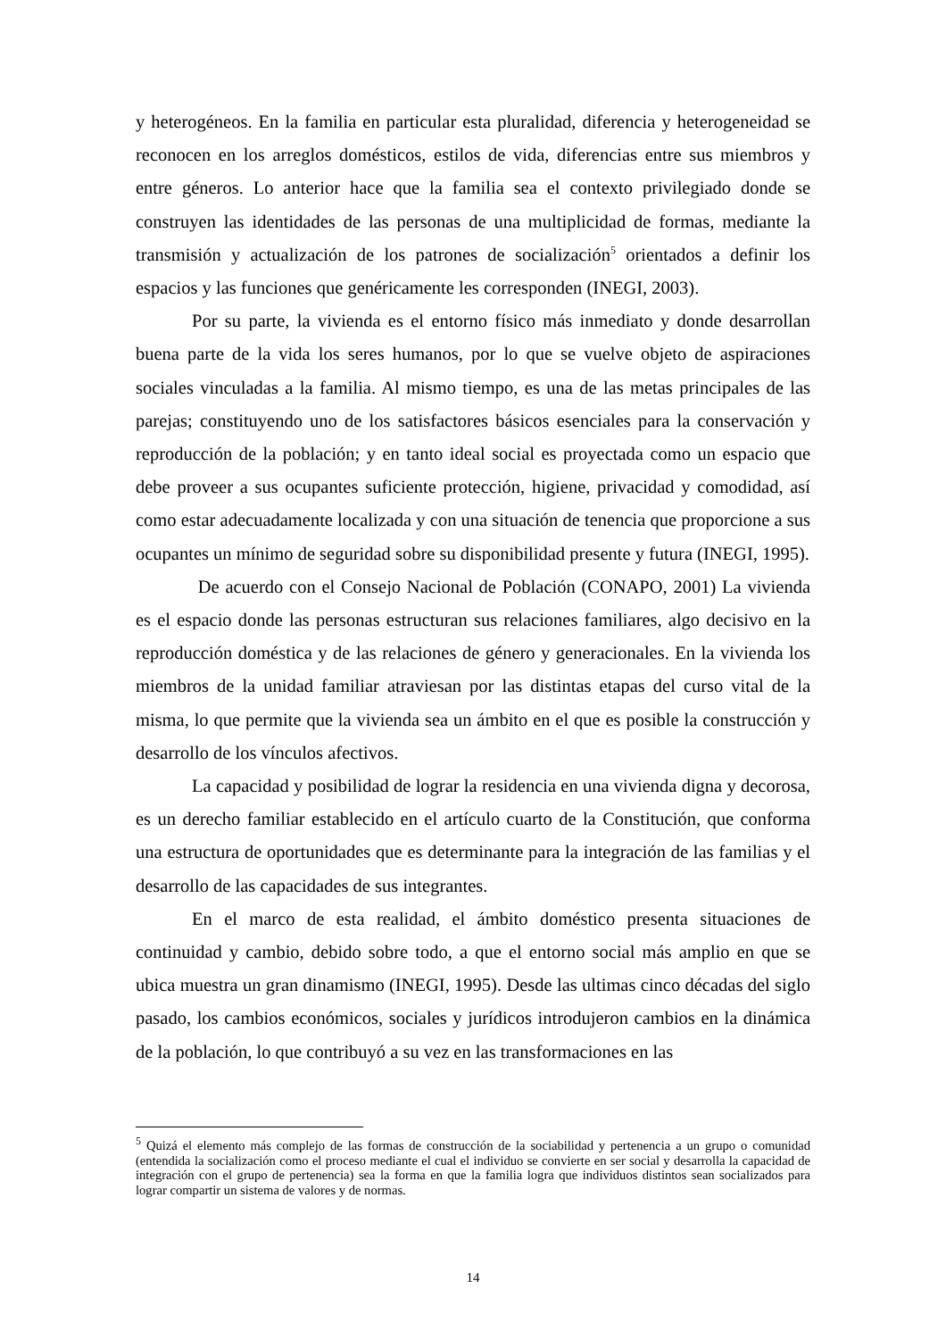y heterogéneos. En la familia en particular esta pluralidad, diferencia y heterogeneidad se reconocen en los arreglos domésticos, estilos de vida, diferencias entre sus miembros y entre géneros. Lo anterior hace que la familia sea el contexto privilegiado donde se construyen las identidades de las personas de una multiplicidad de formas, mediante la transmisión y actualización de los patrones de socialización<sup>5</sup> orientados a definir los espacios y las funciones que genéricamente les corresponden (INEGI, 2003).
Por su parte, la vivienda es el entorno físico más inmediato y donde desarrollan buena parte de la vida los seres humanos, por lo que se vuelve objeto de aspiraciones sociales vinculadas a la familia. Al mismo tiempo, es una de las metas principales de las parejas; constituyendo uno de los satisfactores básicos esenciales para la conservación y reproducción de la población; y en tanto ideal social es proyectada como un espacio que debe proveer a sus ocupantes suficiente protección, higiene, privacidad y comodidad, así como estar adecuadamente localizada y con una situación de tenencia que proporcione a sus ocupantes un mínimo de seguridad sobre su disponibilidad presente y futura (INEGI, 1995).
De acuerdo con el Consejo Nacional de Población (CONAPO, 2001) La vivienda es el espacio donde las personas estructuran sus relaciones familiares, algo decisivo en la reproducción doméstica y de las relaciones de género y generacionales. En la vivienda los miembros de la unidad familiar atraviesan por las distintas etapas del curso vital de la misma, lo que permite que la vivienda sea un ámbito en el que es posible la construcción y desarrollo de los vínculos afectivos.
La capacidad y posibilidad de lograr la residencia en una vivienda digna y decorosa, es un derecho familiar establecido en el artículo cuarto de la Constitución, que conforma una estructura de oportunidades que es determinante para la integración de las familias y el desarrollo de las capacidades de sus integrantes.
En el marco de esta realidad, el ámbito doméstico presenta situaciones de continuidad y cambio, debido sobre todo, a que el entorno social más amplio en que se ubica muestra un gran dinamismo (INEGI, 1995). Desde las ultimas cinco décadas del siglo pasado, los cambios económicos, sociales y jurídicos introdujeron cambios en la dinámica de la población, lo que contribuyó a su vez en las transformaciones en las
<sup>5</sup> Quizá el elemento más complejo de las formas de construcción de la sociabilidad y pertenencia a un grupo o comunidad (entendida la socialización como el proceso mediante el cual el individuo se convierte en ser social y desarrolla la capacidad de integración con el grupo de pertenencia) sea la forma en que la familia logra que individuos distintos sean socializados para lograr compartir un sistema de valores y de normas.
14